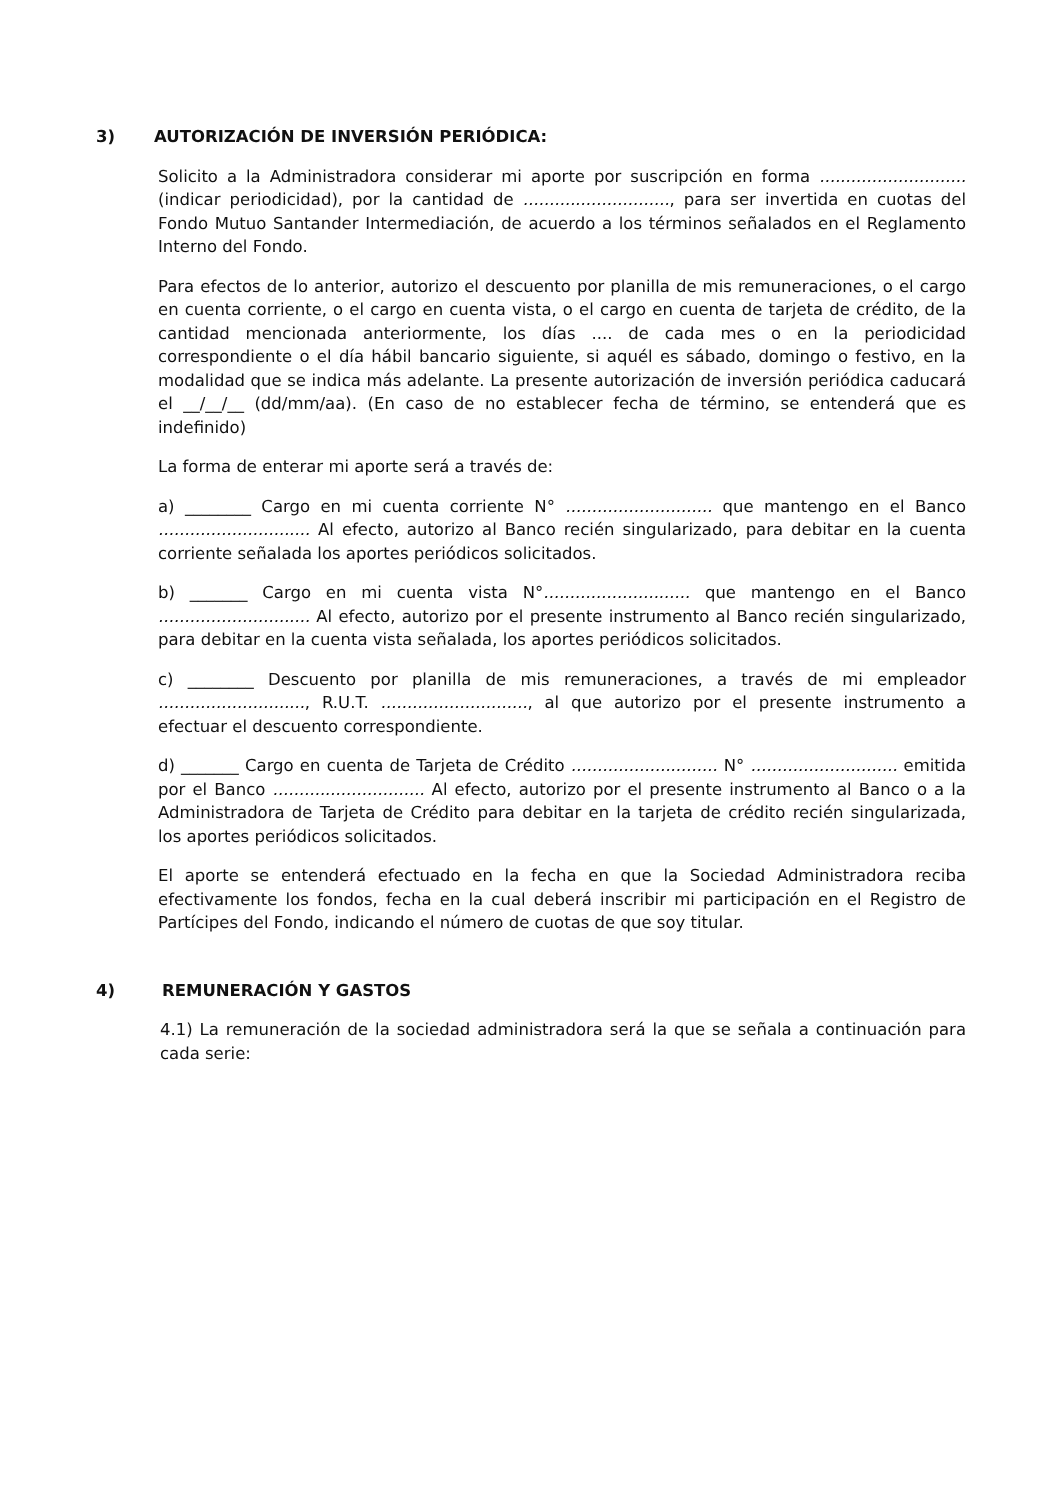3) AUTORIZACIÓN DE INVERSIÓN PERIÓDICA:
Solicito a la Administradora considerar mi aporte por suscripción en forma ............................ (indicar periodicidad), por la cantidad de ............................, para ser invertida en cuotas del Fondo Mutuo Santander Intermediación, de acuerdo a los términos señalados en el Reglamento Interno del Fondo.
Para efectos de lo anterior, autorizo el descuento por planilla de mis remuneraciones, o el cargo en cuenta corriente, o el cargo en cuenta vista, o el cargo en cuenta de tarjeta de crédito, de la cantidad mencionada anteriormente, los días .... de cada mes o en la periodicidad correspondiente o el día hábil bancario siguiente, si aquél es sábado, domingo o festivo, en la modalidad que se indica más adelante. La presente autorización de inversión periódica caducará el __/__/__ (dd/mm/aa). (En caso de no establecer fecha de término, se entenderá que es indefinido)
La forma de enterar mi aporte será a través de:
a) ________ Cargo en mi cuenta corriente N° ............................ que mantengo en el Banco ............................. Al efecto, autorizo al Banco recién singularizado, para debitar en la cuenta corriente señalada los aportes periódicos solicitados.
b) _______ Cargo en mi cuenta vista N°............................ que mantengo en el Banco ............................. Al efecto, autorizo por el presente instrumento al Banco recién singularizado, para debitar en la cuenta vista señalada, los aportes periódicos solicitados.
c) ________ Descuento por planilla de mis remuneraciones, a través de mi empleador ............................, R.U.T. ............................, al que autorizo por el presente instrumento a efectuar el descuento correspondiente.
d) _______ Cargo en cuenta de Tarjeta de Crédito ............................ N° ............................ emitida por el Banco ............................. Al efecto, autorizo por el presente instrumento al Banco o a la Administradora de Tarjeta de Crédito para debitar en la tarjeta de crédito recién singularizada, los aportes periódicos solicitados.
El aporte se entenderá efectuado en la fecha en que la Sociedad Administradora reciba efectivamente los fondos, fecha en la cual deberá inscribir mi participación en el Registro de Partícipes del Fondo, indicando el número de cuotas de que soy titular.
4) REMUNERACIÓN Y GASTOS
4.1) La remuneración de la sociedad administradora será la que se señala a continuación para cada serie: